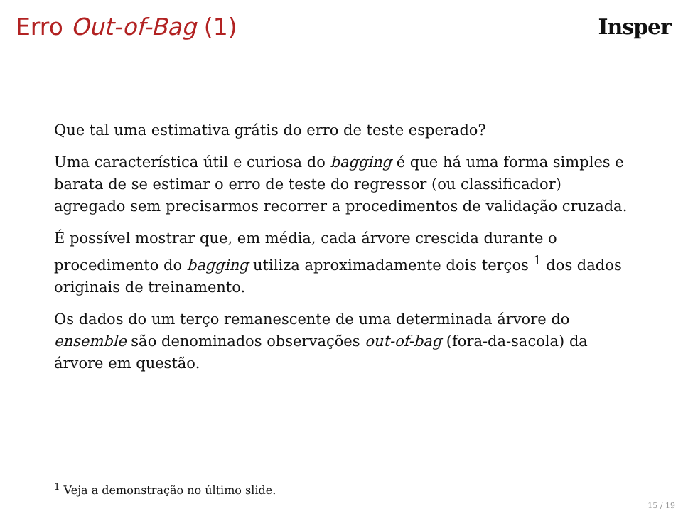Erro Out-of-Bag (1) Insper
Que tal uma estimativa grátis do erro de teste esperado?
Uma característica útil e curiosa do bagging é que há uma forma simples e barata de se estimar o erro de teste do regressor (ou classificador) agregado sem precisarmos recorrer a procedimentos de validação cruzada.
É possível mostrar que, em média, cada árvore crescida durante o procedimento do bagging utiliza aproximadamente dois terços <sup>1</sup> dos dados originais de treinamento.
Os dados do um terço remanescente de uma determinada árvore do ensemble são denominados observações out-of-bag (fora-da-sacola) da árvore em questão.
<sup>1</sup> Veja a demonstração no último slide.
15 / 19